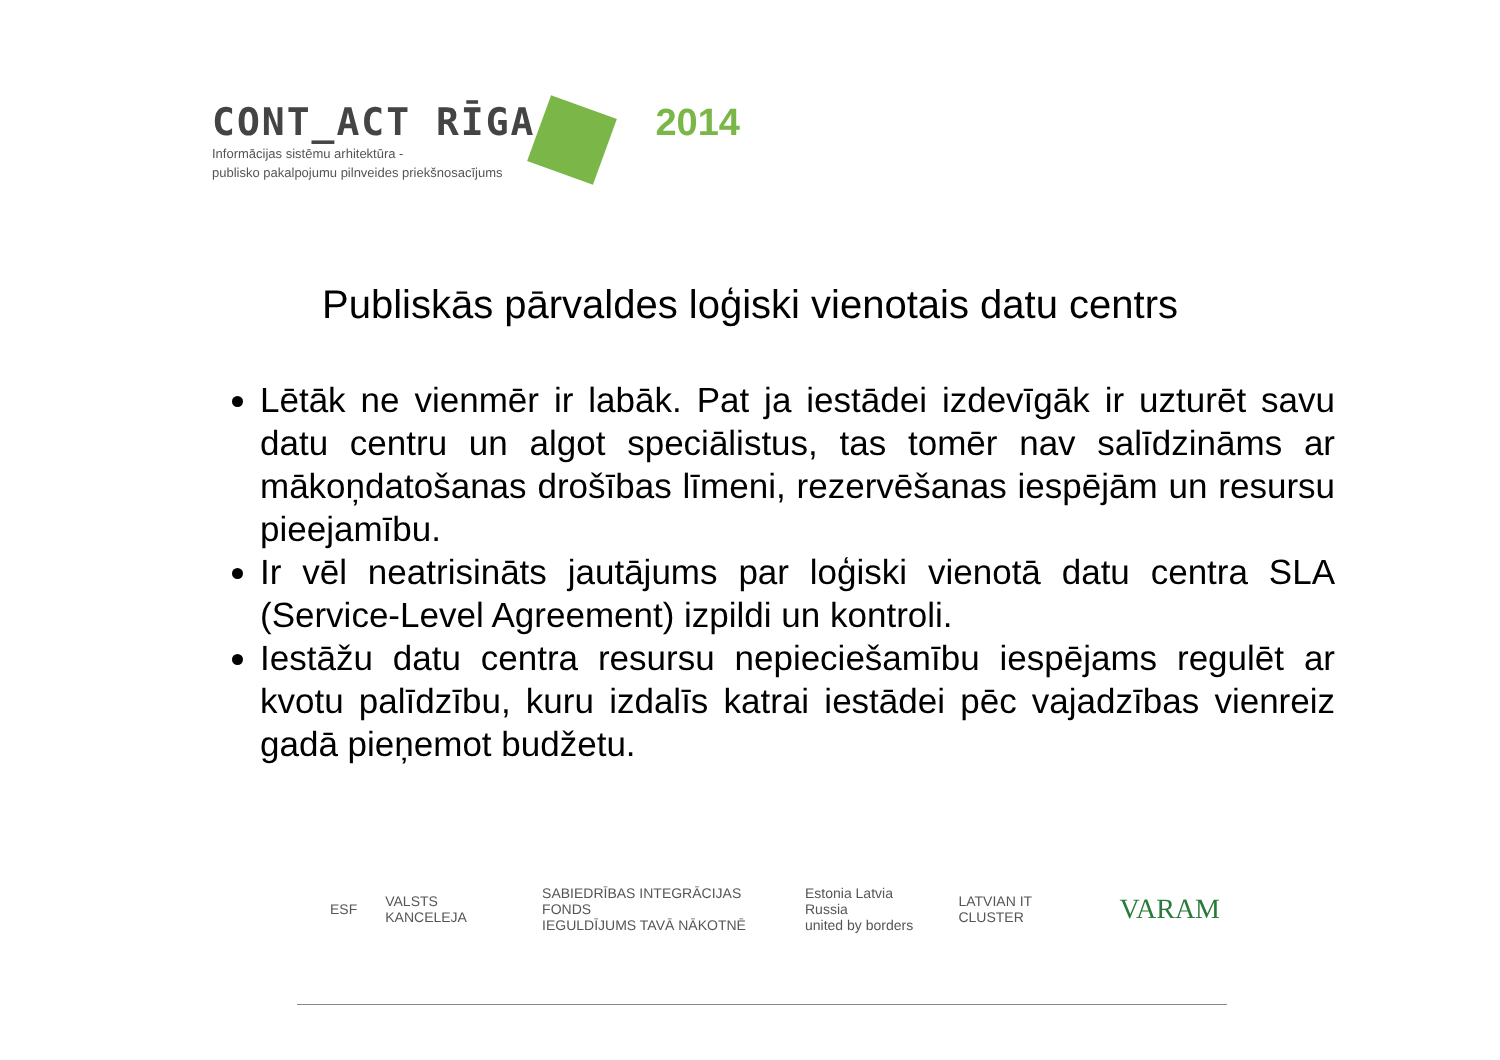CONT_ACT RĪGA 2014
Informācijas sistēmu arhitektūra -
publisko pakalpojumu pilnveides priekšnosacījums
Publiskās pārvaldes loģiski vienotais datu centrs
Lētāk ne vienmēr ir labāk. Pat ja iestādei izdevīgāk ir uzturēt savu datu centru un algot speciālistus, tas tomēr nav salīdzināms ar mākoņdatošanas drošības līmeni, rezervēšanas iespējām un resursu pieejamību.
Ir vēl neatrisināts jautājums par loģiski vienotā datu centra SLA (Service-Level Agreement) izpildi un kontroli.
Iestāžu datu centra resursu nepieciešamību iespējams regulēt ar kvotu palīdzību, kuru izdalīs katrai iestādei pēc vajadzības vienreiz gadā pieņemot budžetu.
ESF VALSTS KANCELEJA SABIEDRĪBAS INTEGRĀCIJAS FONDS
IEGULDĪJUMS TAVĀ NĀKOTNĒ Estonia Latvia Russia
united by borders LATVIAN IT CLUSTER VARAM